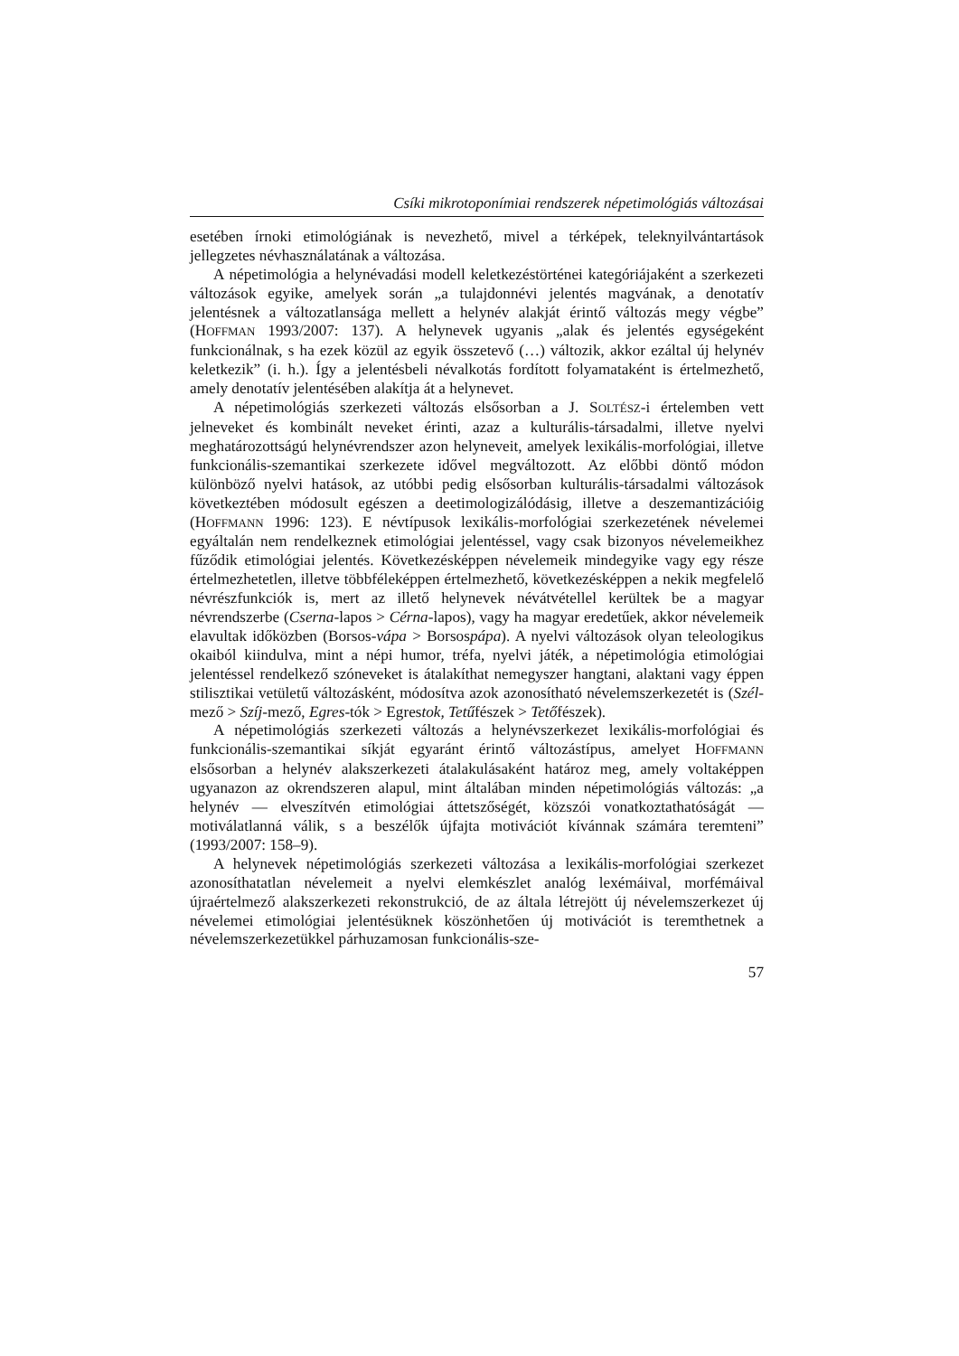Csíki mikrotoponímiai rendszerek népetimológiás változásai
esetében írnoki etimológiának is nevezhető, mivel a térképek, teleknyilvántartások jellegzetes névhasználatának a változása.
A népetimológia a helynévadási modell keletkezéstörténei kategóriájaként a szerkezeti változások egyike, amelyek során „a tulajdonnévi jelentés magvának, a denotatív jelentésnek a változatlansága mellett a helynév alakját érintő változás megy végbe” (HOFFMAN 1993/2007: 137). A helynevek ugyanis „alak és jelentés egységeként funkcionálnak, s ha ezek közül az egyik összetevő (…) változik, akkor ezáltal új helynév keletkezik” (i. h.). Így a jelentésbeli névalkotás fordított folyamataként is értelmezhető, amely denotatív jelentésében alakítja át a helynevet.
A népetimológiás szerkezeti változás elsősorban a J. SOLTÉSZ-i értelemben vett jelneveket és kombinált neveket érinti, azaz a kulturális-társadalmi, illetve nyelvi meghatározottságú helynévrendszer azon helyneveit, amelyek lexikális-morfológiai, illetve funkcionális-szemantikai szerkezete idővel megváltozott. Az előbbi döntő módon különböző nyelvi hatások, az utóbbi pedig elsősorban kulturális-társadalmi változások következtében módosult egészen a deetimologizálódásig, illetve a deszemantizációig (HOFFMANN 1996: 123). E névtípusok lexikális-morfológiai szerkezetének névelemei egyáltalán nem rendelkeznek etimológiai jelentéssel, vagy csak bizonyos névelemeikhez fűződik etimológiai jelentés. Következésképpen névelemeik mindegyike vagy egy része értelmezhetetlen, illetve többféleképpen értelmezhető, következésképpen a nekik megfelelő névrészfunkciók is, mert az illető helynevek névátvétellel kerültek be a magyar névrendszerbe (Cserna-lapos > Cérna-lapos), vagy ha magyar eredetűek, akkor névelemeik elavultak időközben (Borsos-vápa > Borsospápa). A nyelvi változások olyan teleologikus okaiból kiindulva, mint a népi humor, tréfa, nyelvi játék, a népetimológia etimológiai jelentéssel rendelkező szóneveket is átalakíthat nemegyszer hangtani, alaktani vagy éppen stilisztikai vetületű változásként, módosítva azok azonosítható névelemszerkezetét is (Szél-mező > Szíj-mező, Egres-tók > Egrestok, Tetűfészek > Tetőfészek).
A népetimológiás szerkezeti változás a helynévszerkezet lexikális-morfológiai és funkcionális-szemantikai síkját egyaránt érintő változástípus, amelyet HOFFMANN elsősorban a helynév alakszerkezeti átalakulásaként határoz meg, amely voltaképpen ugyanazon az okrendszeren alapul, mint általában minden népetimológiás változás: „a helynév — elveszítvén etimológiai áttetszőségét, közszói vonatkoztathatóságát — motiválatlanná válik, s a beszélők újfajta motivációt kívánnak számára teremteni” (1993/2007: 158–9).
A helynevek népetimológiás szerkezeti változása a lexikális-morfológiai szerkezet azonosíthatatlan névelemeit a nyelvi elemkészlet analóg lexémáival, morfémáival újraértelmező alakszerkezeti rekonstrukció, de az általa létrejött új névelemszerkezet új névelemei etimológiai jelentésüknek köszönhetően új motivációt is teremthetnek a névelemszerkezetükkel párhuzamosan funkcionális-sze-
57